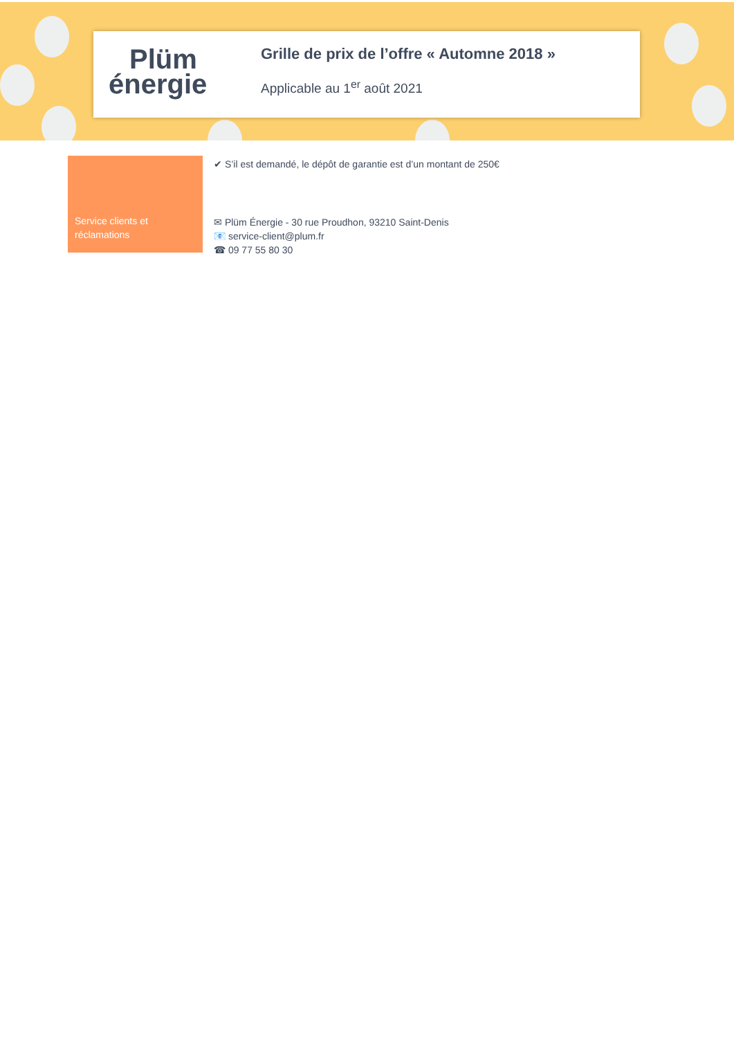Plüm
énergie
Grille de prix de l’offre « Automne 2018 »
Applicable au 1<sup>er</sup> août 2021
Service clients et réclamations
✔ S’il est demandé, le dépôt de garantie est d’un montant de 250€
✉ Plüm Énergie - 30 rue Proudhon, 93210 Saint-Denis
📧 service-client@plum.fr
☎ 09 77 55 80 30